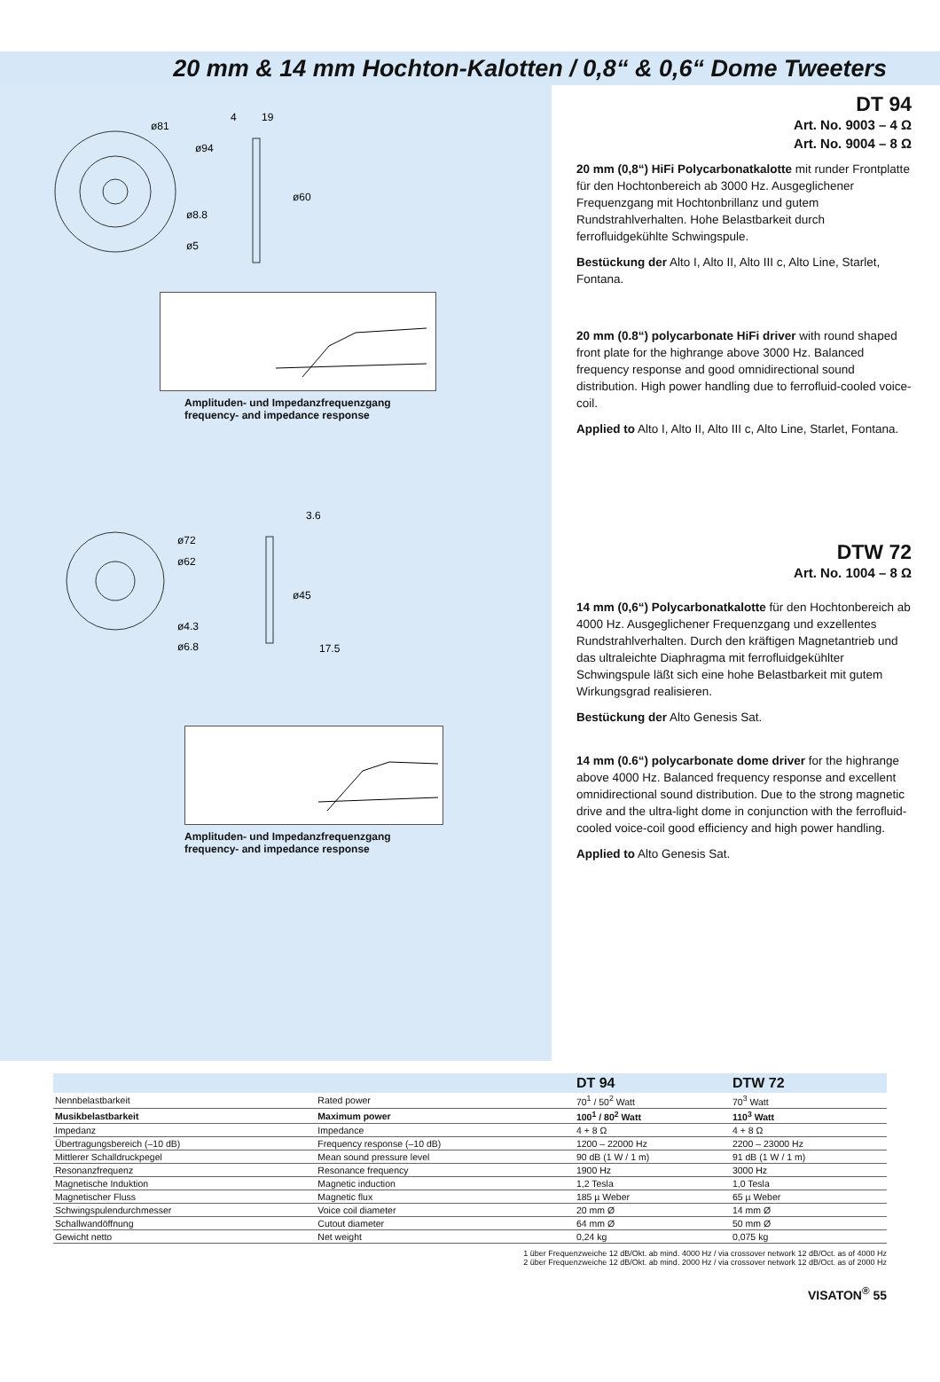20 mm & 14 mm Hochton-Kalotten / 0,8“ & 0,6“ Dome Tweeters
ø81
ø94
ø8.8
ø5
4
19
ø60
Amplituden- und Impedanzfrequenzgang
frequency- and impedance response
3.6
ø72
ø62
ø45
ø4.3
ø6.8
17.5
Amplituden- und Impedanzfrequenzgang
frequency- and impedance response
DT 94
Art. No. 9003 – 4 Ω
Art. No. 9004 – 8 Ω
20 mm (0,8“) HiFi Polycarbonatkalotte mit runder Frontplatte für den Hochtonbereich ab 3000 Hz. Ausgeglichener Frequenzgang mit Hochtonbrillanz und gutem Rundstrahlverhalten. Hohe Belastbarkeit durch ferrofluidgekühlte Schwingspule.
Bestückung der Alto I, Alto II, Alto III c, Alto Line, Starlet, Fontana.
20 mm (0.8“) polycarbonate HiFi driver with round shaped front plate for the highrange above 3000 Hz. Balanced frequency response and good omnidirectional sound distribution. High power handling due to ferrofluid-cooled voice-coil.
Applied to Alto I, Alto II, Alto III c, Alto Line, Starlet, Fontana.
DTW 72
Art. No. 1004 – 8 Ω
14 mm (0,6“) Polycarbonatkalotte für den Hochtonbereich ab 4000 Hz. Ausgeglichener Frequenzgang und exzellentes Rundstrahlverhalten. Durch den kräftigen Magnetantrieb und das ultraleichte Diaphragma mit ferrofluidgekühlter Schwingspule läßt sich eine hohe Belastbarkeit mit gutem Wirkungsgrad realisieren.
Bestückung der Alto Genesis Sat.
14 mm (0.6“) polycarbonate dome driver for the highrange above 4000 Hz. Balanced frequency response and excellent omnidirectional sound distribution. Due to the strong magnetic drive and the ultra-light dome in conjunction with the ferrofluid-cooled voice-coil good efficiency and high power handling.
Applied to Alto Genesis Sat.
| | | DT 94 | DTW 72 |
| --- | --- | --- | --- |
| Nennbelastbarkeit | Rated power | 70<sup>1</sup> / 50<sup>2</sup> Watt | 70<sup>3</sup> Watt |
| Musikbelastbarkeit | Maximum power | 100<sup>1</sup> / 80<sup>2</sup> Watt | 110<sup>3</sup> Watt |
| Impedanz | Impedance | 4 + 8 Ω | 4 + 8 Ω |
| Übertragungsbereich (–10 dB) | Frequency response (–10 dB) | 1200 – 22000 Hz | 2200 – 23000 Hz |
| Mittlerer Schalldruckpegel | Mean sound pressure level | 90 dB (1 W / 1 m) | 91 dB (1 W / 1 m) |
| Resonanzfrequenz | Resonance frequency | 1900 Hz | 3000 Hz |
| Magnetische Induktion | Magnetic induction | 1,2 Tesla | 1,0 Tesla |
| Magnetischer Fluss | Magnetic flux | 185 µ Weber | 65 µ Weber |
| Schwingspulendurchmesser | Voice coil diameter | 20 mm Ø | 14 mm Ø |
| Schallwandöffnung | Cutout diameter | 64 mm Ø | 50 mm Ø |
| Gewicht netto | Net weight | 0,24 kg | 0,075 kg |
1 über Frequenzweiche 12 dB/Okt. ab mind. 4000 Hz / via crossover network 12 dB/Oct. as of 4000 Hz
2 über Frequenzweiche 12 dB/Okt. ab mind. 2000 Hz / via crossover network 12 dB/Oct. as of 2000 Hz
VISATON<sup>®</sup> 55